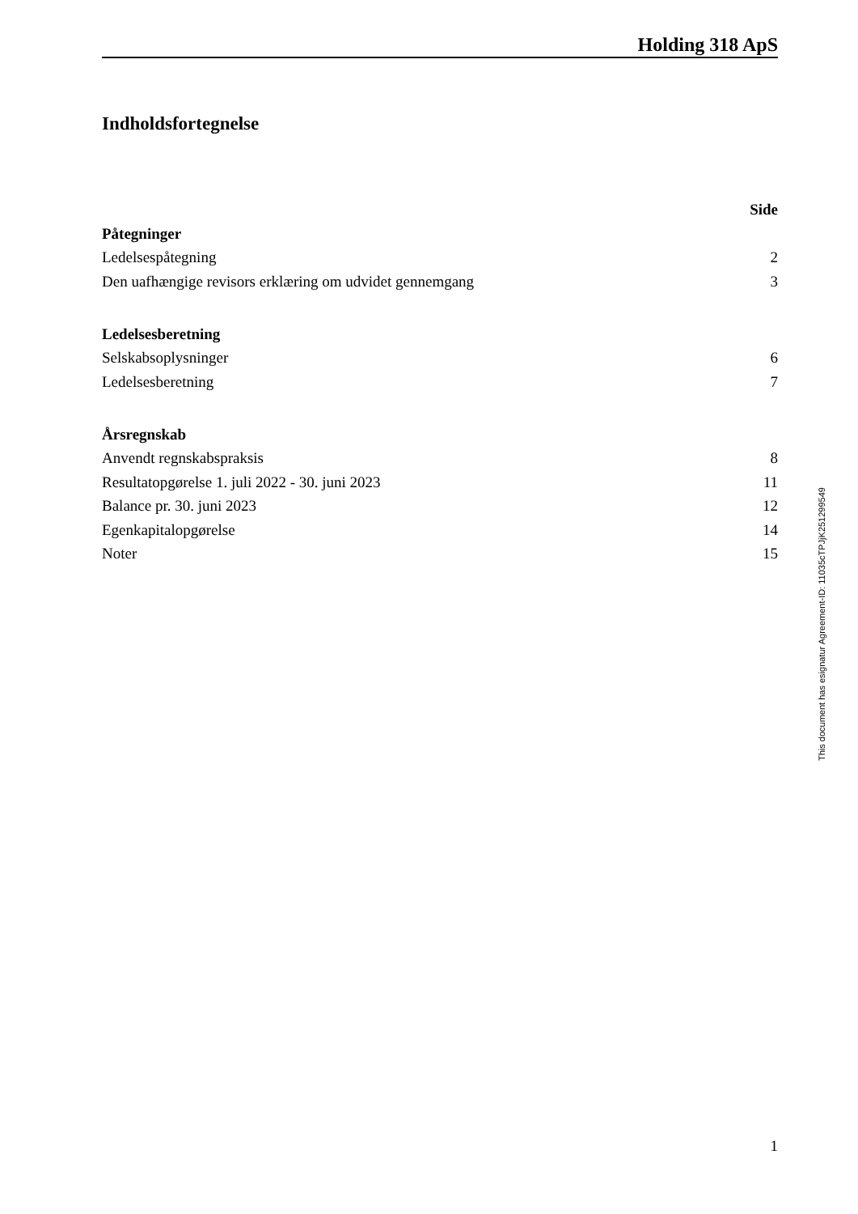Holding 318 ApS
Indholdsfortegnelse
Side
Påtegninger
Ledelsespåtegning 2
Den uafhængige revisors erklæring om udvidet gennemgang 3
Ledelsesberetning
Selskabsoplysninger 6
Ledelsesberetning 7
Årsregnskab
Anvendt regnskabspraksis 8
Resultatopgørelse 1. juli 2022 - 30. juni 2023 11
Balance pr. 30. juni 2023 12
Egenkapitalopgørelse 14
Noter 15
This document has esignatur Agreement-ID: 11035cTPJjK251299549
1